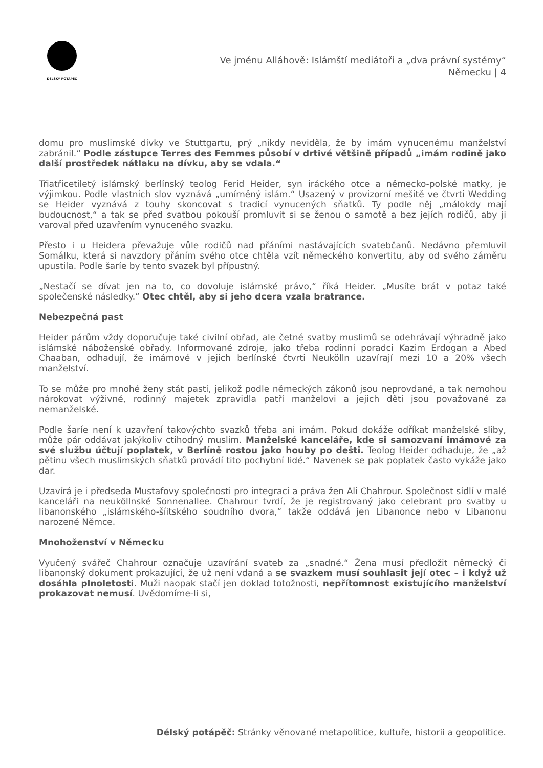DÉLSKÝ POTÁPĚČ
Ve jménu Alláhově: Islámští mediátoři a „dva právní systémy“
Německu | 4
domu pro muslimské dívky ve Stuttgartu, prý „nikdy neviděla, že by imám vynucenému manželství zabránil.“ Podle zástupce Terres des Femmes působí v drtivé většině případů „imám rodině jako další prostředek nátlaku na dívku, aby se vdala.“
Třiatřicetiletý islámský berlínský teolog Ferid Heider, syn iráckého otce a německo-polské matky, je výjimkou. Podle vlastních slov vyznává „umírněný islám.“ Usazený v provizorní mešitě ve čtvrti Wedding se Heider vyznává z touhy skoncovat s tradicí vynucených sňatků. Ty podle něj „málokdy mají budoucnost,“ a tak se před svatbou pokouší promluvit si se ženou o samotě a bez jejích rodičů, aby ji varoval před uzavřením vynuceného svazku.
Přesto i u Heidera převažuje vůle rodičů nad přáními nastávajících svatebčanů. Nedávno přemluvil Somálku, která si navzdory přáním svého otce chtěla vzít německého konvertitu, aby od svého záměru upustila. Podle šaríe by tento svazek byl přípustný.
„Nestačí se dívat jen na to, co dovoluje islámské právo,“ říká Heider. „Musíte brát v potaz také společenské následky.“ Otec chtěl, aby si jeho dcera vzala bratrance.
Nebezpečná past
Heider párům vždy doporučuje také civilní obřad, ale četné svatby muslimů se odehrávají výhradně jako islámské náboženské obřady. Informované zdroje, jako třeba rodinní poradci Kazim Erdogan a Abed Chaaban, odhadují, že imámové v jejich berlínské čtvrti Neukölln uzavírají mezi 10 a 20% všech manželství.
To se může pro mnohé ženy stát pastí, jelikož podle německých zákonů jsou neprovdané, a tak nemohou nárokovat výživné, rodinný majetek zpravidla patří manželovi a jejich děti jsou považované za nemanželské.
Podle šaríe není k uzavření takovýchto svazků třeba ani imám. Pokud dokáže odříkat manželské sliby, může pár oddávat jakýkoliv ctihodný muslim. Manželské kanceláře, kde si samozvaní imámové za své službu účtují poplatek, v Berlíně rostou jako houby po dešti. Teolog Heider odhaduje, že „až pětinu všech muslimských sňatků provádí tito pochybní lidé.“ Navenek se pak poplatek často vykáže jako dar.
Uzavírá je i předseda Mustafovy společnosti pro integraci a práva žen Ali Chahrour. Společnost sídlí v malé kanceláři na neuköllnské Sonnenallee. Chahrour tvrdí, že je registrovaný jako celebrant pro svatby u libanonského „islámského-šíitského soudního dvora,“ takže oddává jen Libanonce nebo v Libanonu narozené Němce.
Mnohoženství v Německu
Vyučený svářeč Chahrour označuje uzavírání svateb za „snadné.“ Žena musí předložit německý či libanonský dokument prokazující, že už není vdaná a se svazkem musí souhlasit její otec – i když už dosáhla plnoletosti. Muži naopak stačí jen doklad totožnosti, nepřítomnost existujícího manželství prokazovat nemusí. Uvědomíme-li si,
Délský potápěč: Stránky věnované metapolitice, kultuře, historii a geopolitice.